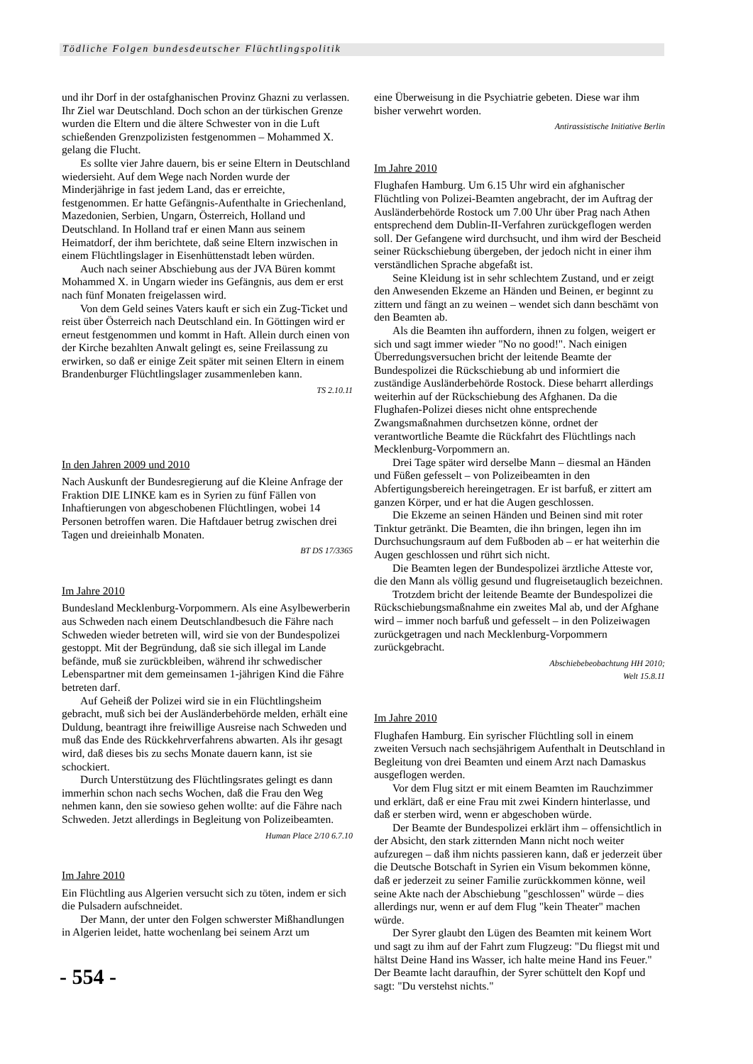Tödliche Folgen bundesdeutscher Flüchtlingspolitik
und ihr Dorf in der ostafghanischen Provinz Ghazni zu verlassen. Ihr Ziel war Deutschland. Doch schon an der türkischen Grenze wurden die Eltern und die ältere Schwester von in die Luft schießenden Grenzpolizisten festgenommen – Mohammed X. gelang die Flucht.
Es sollte vier Jahre dauern, bis er seine Eltern in Deutschland wiedersieht. Auf dem Wege nach Norden wurde der Minderjährige in fast jedem Land, das er erreichte, festgenommen. Er hatte Gefängnis-Aufenthalte in Griechenland, Mazedonien, Serbien, Ungarn, Österreich, Holland und Deutschland. In Holland traf er einen Mann aus seinem Heimatdorf, der ihm berichtete, daß seine Eltern inzwischen in einem Flüchtlingslager in Eisenhüttenstadt leben würden.
Auch nach seiner Abschiebung aus der JVA Büren kommt Mohammed X. in Ungarn wieder ins Gefängnis, aus dem er erst nach fünf Monaten freigelassen wird.
Von dem Geld seines Vaters kauft er sich ein Zug-Ticket und reist über Österreich nach Deutschland ein. In Göttingen wird er erneut festgenommen und kommt in Haft. Allein durch einen von der Kirche bezahlten Anwalt gelingt es, seine Freilassung zu erwirken, so daß er einige Zeit später mit seinen Eltern in einem Brandenburger Flüchtlingslager zusammenleben kann.
TS 2.10.11
In den Jahren 2009 und 2010
Nach Auskunft der Bundesregierung auf die Kleine Anfrage der Fraktion DIE LINKE kam es in Syrien zu fünf Fällen von Inhaftierungen von abgeschobenen Flüchtlingen, wobei 14 Personen betroffen waren. Die Haftdauer betrug zwischen drei Tagen und dreieinhalb Monaten.
BT DS 17/3365
Im Jahre 2010
Bundesland Mecklenburg-Vorpommern. Als eine Asylbewerberin aus Schweden nach einem Deutschlandbesuch die Fähre nach Schweden wieder betreten will, wird sie von der Bundespolizei gestoppt. Mit der Begründung, daß sie sich illegal im Lande befände, muß sie zurückbleiben, während ihr schwedischer Lebenspartner mit dem gemeinsamen 1-jährigen Kind die Fähre betreten darf.
Auf Geheiß der Polizei wird sie in ein Flüchtlingsheim gebracht, muß sich bei der Ausländerbehörde melden, erhält eine Duldung, beantragt ihre freiwillige Ausreise nach Schweden und muß das Ende des Rückkehrverfahrens abwarten. Als ihr gesagt wird, daß dieses bis zu sechs Monate dauern kann, ist sie schockiert.
Durch Unterstützung des Flüchtlingsrates gelingt es dann immerhin schon nach sechs Wochen, daß die Frau den Weg nehmen kann, den sie sowieso gehen wollte: auf die Fähre nach Schweden. Jetzt allerdings in Begleitung von Polizeibeamten.
Human Place 2/10 6.7.10
Im Jahre 2010
Ein Flüchtling aus Algerien versucht sich zu töten, indem er sich die Pulsadern aufschneidet.
Der Mann, der unter den Folgen schwerster Mißhandlungen in Algerien leidet, hatte wochenlang bei seinem Arzt um
eine Überweisung in die Psychiatrie gebeten. Diese war ihm bisher verwehrt worden.
Antirassistische Initiative Berlin
Im Jahre 2010
Flughafen Hamburg. Um 6.15 Uhr wird ein afghanischer Flüchtling von Polizei-Beamten angebracht, der im Auftrag der Ausländerbehörde Rostock um 7.00 Uhr über Prag nach Athen entsprechend dem Dublin-II-Verfahren zurückgeflogen werden soll. Der Gefangene wird durchsucht, und ihm wird der Bescheid seiner Rückschiebung übergeben, der jedoch nicht in einer ihm verständlichen Sprache abgefaßt ist.
Seine Kleidung ist in sehr schlechtem Zustand, und er zeigt den Anwesenden Ekzeme an Händen und Beinen, er beginnt zu zittern und fängt an zu weinen – wendet sich dann beschämt von den Beamten ab.
Als die Beamten ihn auffordern, ihnen zu folgen, weigert er sich und sagt immer wieder "No no good!". Nach einigen Überredungsversuchen bricht der leitende Beamte der Bundespolizei die Rückschiebung ab und informiert die zuständige Ausländerbehörde Rostock. Diese beharrt allerdings weiterhin auf der Rückschiebung des Afghanen. Da die Flughafen-Polizei dieses nicht ohne entsprechende Zwangsmaßnahmen durchsetzen könne, ordnet der verantwortliche Beamte die Rückfahrt des Flüchtlings nach Mecklenburg-Vorpommern an.
Drei Tage später wird derselbe Mann – diesmal an Händen und Füßen gefesselt – von Polizeibeamten in den Abfertigungsbereich hereingetragen. Er ist barfuß, er zittert am ganzen Körper, und er hat die Augen geschlossen.
Die Ekzeme an seinen Händen und Beinen sind mit roter Tinktur getränkt. Die Beamten, die ihn bringen, legen ihn im Durchsuchungsraum auf dem Fußboden ab – er hat weiterhin die Augen geschlossen und rührt sich nicht.
Die Beamten legen der Bundespolizei ärztliche Atteste vor, die den Mann als völlig gesund und flugreisetauglich bezeichnen.
Trotzdem bricht der leitende Beamte der Bundespolizei die Rückschiebungsmaßnahme ein zweites Mal ab, und der Afghane wird – immer noch barfuß und gefesselt – in den Polizeiwagen zurückgetragen und nach Mecklenburg-Vorpommern zurückgebracht.
Abschiebebeobachtung HH 2010;
Welt 15.8.11
Im Jahre 2010
Flughafen Hamburg. Ein syrischer Flüchtling soll in einem zweiten Versuch nach sechsjährigem Aufenthalt in Deutschland in Begleitung von drei Beamten und einem Arzt nach Damaskus ausgeflogen werden.
Vor dem Flug sitzt er mit einem Beamten im Rauchzimmer und erklärt, daß er eine Frau mit zwei Kindern hinterlasse, und daß er sterben wird, wenn er abgeschoben würde.
Der Beamte der Bundespolizei erklärt ihm – offensichtlich in der Absicht, den stark zitternden Mann nicht noch weiter aufzuregen – daß ihm nichts passieren kann, daß er jederzeit über die Deutsche Botschaft in Syrien ein Visum bekommen könne, daß er jederzeit zu seiner Familie zurückkommen könne, weil seine Akte nach der Abschiebung "geschlossen" würde – dies allerdings nur, wenn er auf dem Flug "kein Theater" machen würde.
Der Syrer glaubt den Lügen des Beamten mit keinem Wort und sagt zu ihm auf der Fahrt zum Flugzeug: "Du fliegst mit und hältst Deine Hand ins Wasser, ich halte meine Hand ins Feuer." Der Beamte lacht daraufhin, der Syrer schüttelt den Kopf und sagt: "Du verstehst nichts."
- 554 -